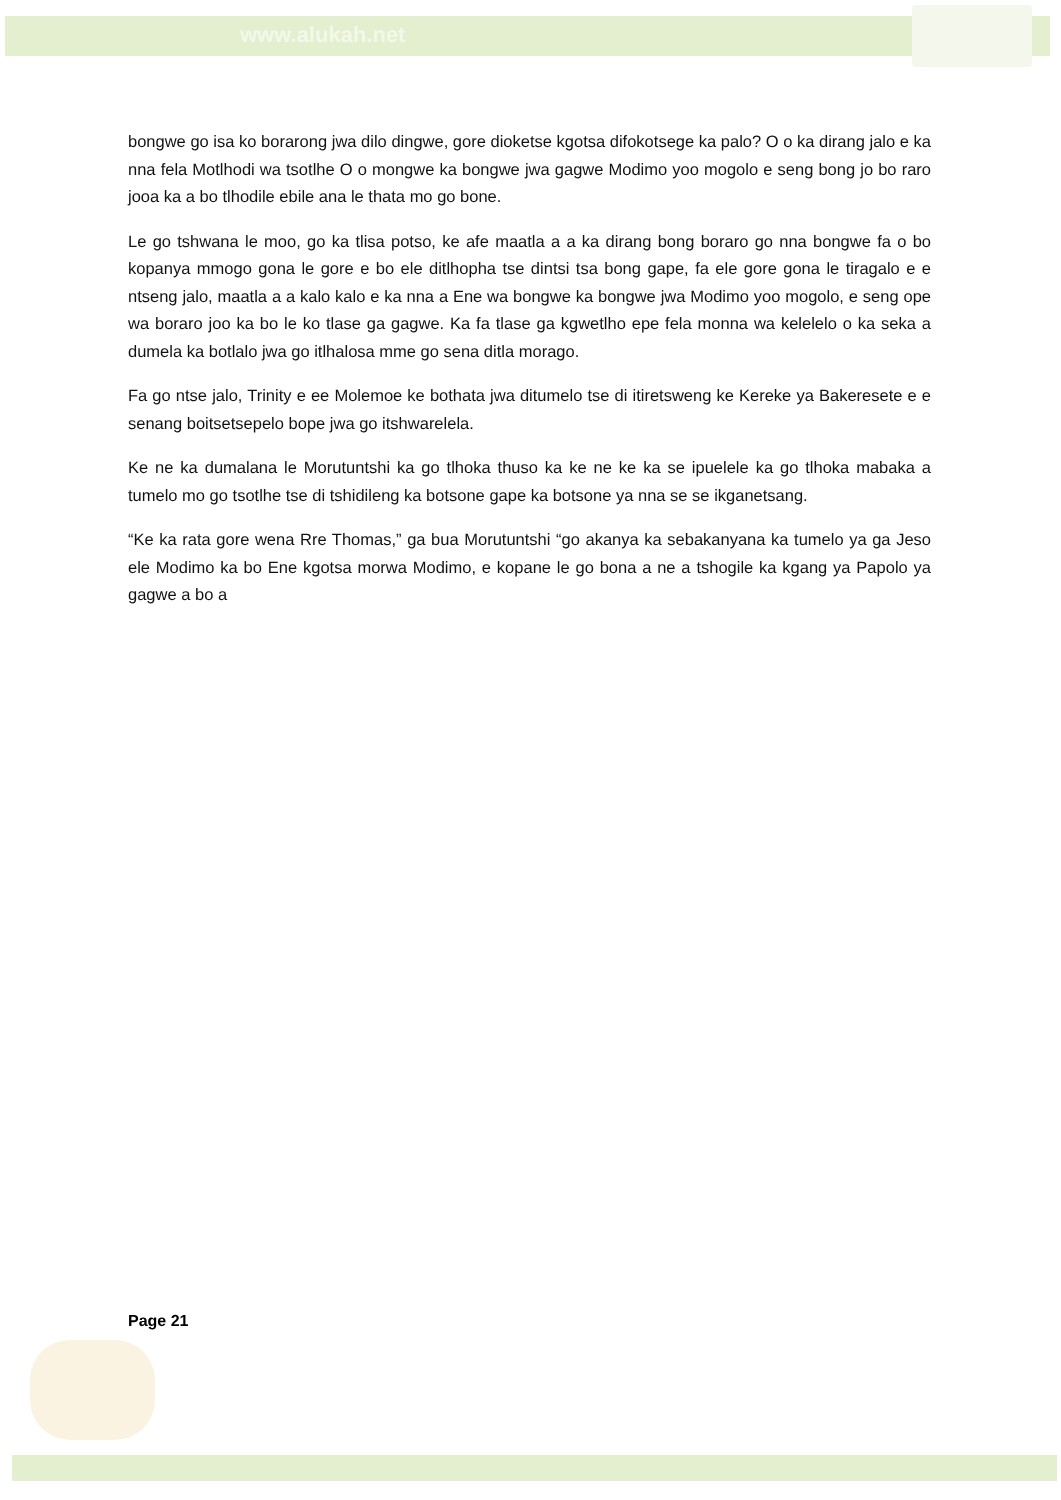www.alukah.net
bongwe go isa ko borarong jwa dilo dingwe, gore dioketse kgotsa difokotsege ka palo? O o ka dirang jalo e ka nna fela Motlhodi wa tsotlhe O o mongwe ka bongwe jwa gagwe Modimo yoo mogolo e seng bong jo bo raro jooa ka a bo tlhodile ebile ana le thata mo go bone.
Le go tshwana le moo, go ka tlisa potso, ke afe maatla a a ka dirang bong boraro go nna bongwe fa o bo kopanya mmogo gona le gore e bo ele ditlhopha tse dintsi tsa bong gape, fa ele gore gona le tiragalo e e ntseng jalo, maatla a a kalo kalo e ka nna a Ene wa bongwe ka bongwe jwa Modimo yoo mogolo, e seng ope wa boraro joo ka bo le ko tlase ga gagwe. Ka fa tlase ga kgwetlho epe fela monna wa kelelelo o ka seka a dumela ka botlalo jwa go itlhalosa mme go sena ditla morago.
Fa go ntse jalo, Trinity e ee Molemoe ke bothata jwa ditumelo tse di itiretsweng ke Kereke ya Bakeresete e e senang boitsetsepelo bope jwa go itshwarelela.
Ke ne ka dumalana le Morutuntshi ka go tlhoka thuso ka ke ne ke ka se ipuelele ka go tlhoka mabaka a tumelo mo go tsotlhe tse di tshidileng ka botsone gape ka botsone ya nna se se ikganetsang.
“Ke ka rata gore wena Rre Thomas,” ga bua Morutuntshi “go akanya ka sebakanyana ka tumelo ya ga Jeso ele Modimo ka bo Ene kgotsa morwa Modimo, e kopane le go bona a ne a tshogile ka kgang ya Papolo ya gagwe a bo a
Page 21